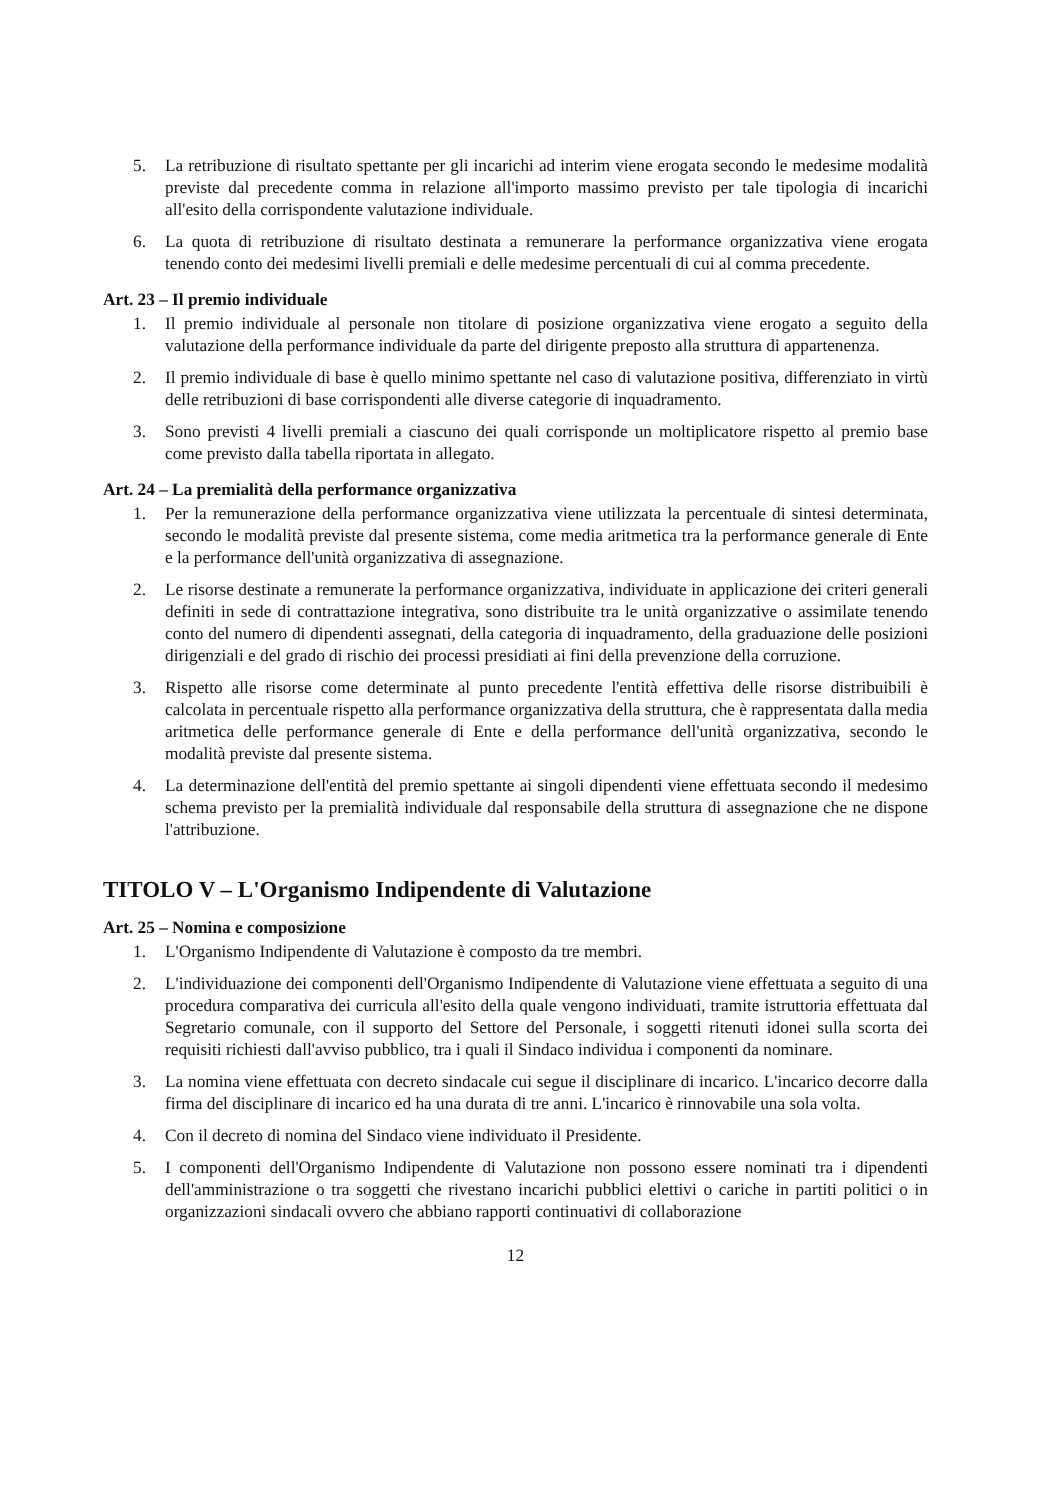5. La retribuzione di risultato spettante per gli incarichi ad interim viene erogata secondo le medesime modalità previste dal precedente comma in relazione all'importo massimo previsto per tale tipologia di incarichi all'esito della corrispondente valutazione individuale.
6. La quota di retribuzione di risultato destinata a remunerare la performance organizzativa viene erogata tenendo conto dei medesimi livelli premiali e delle medesime percentuali di cui al comma precedente.
Art. 23 – Il premio individuale
1. Il premio individuale al personale non titolare di posizione organizzativa viene erogato a seguito della valutazione della performance individuale da parte del dirigente preposto alla struttura di appartenenza.
2. Il premio individuale di base è quello minimo spettante nel caso di valutazione positiva, differenziato in virtù delle retribuzioni di base corrispondenti alle diverse categorie di inquadramento.
3. Sono previsti 4 livelli premiali a ciascuno dei quali corrisponde un moltiplicatore rispetto al premio base come previsto dalla tabella riportata in allegato.
Art. 24 – La premialità della performance organizzativa
1. Per la remunerazione della performance organizzativa viene utilizzata la percentuale di sintesi determinata, secondo le modalità previste dal presente sistema, come media aritmetica tra la performance generale di Ente e la performance dell'unità organizzativa di assegnazione.
2. Le risorse destinate a remunerate la performance organizzativa, individuate in applicazione dei criteri generali definiti in sede di contrattazione integrativa, sono distribuite tra le unità organizzative o assimilate tenendo conto del numero di dipendenti assegnati, della categoria di inquadramento, della graduazione delle posizioni dirigenziali e del grado di rischio dei processi presidiati ai fini della prevenzione della corruzione.
3. Rispetto alle risorse come determinate al punto precedente l'entità effettiva delle risorse distribuibili è calcolata in percentuale rispetto alla performance organizzativa della struttura, che è rappresentata dalla media aritmetica delle performance generale di Ente e della performance dell'unità organizzativa, secondo le modalità previste dal presente sistema.
4. La determinazione dell'entità del premio spettante ai singoli dipendenti viene effettuata secondo il medesimo schema previsto per la premialità individuale dal responsabile della struttura di assegnazione che ne dispone l'attribuzione.
TITOLO V – L'Organismo Indipendente di Valutazione
Art. 25 – Nomina e composizione
1. L'Organismo Indipendente di Valutazione è composto da tre membri.
2. L'individuazione dei componenti dell'Organismo Indipendente di Valutazione viene effettuata a seguito di una procedura comparativa dei curricula all'esito della quale vengono individuati, tramite istruttoria effettuata dal Segretario comunale, con il supporto del Settore del Personale, i soggetti ritenuti idonei sulla scorta dei requisiti richiesti dall'avviso pubblico, tra i quali il Sindaco individua i componenti da nominare.
3. La nomina viene effettuata con decreto sindacale cui segue il disciplinare di incarico. L'incarico decorre dalla firma del disciplinare di incarico ed ha una durata di tre anni. L'incarico è rinnovabile una sola volta.
4. Con il decreto di nomina del Sindaco viene individuato il Presidente.
5. I componenti dell'Organismo Indipendente di Valutazione non possono essere nominati tra i dipendenti dell'amministrazione o tra soggetti che rivestano incarichi pubblici elettivi o cariche in partiti politici o in organizzazioni sindacali ovvero che abbiano rapporti continuativi di collaborazione
12